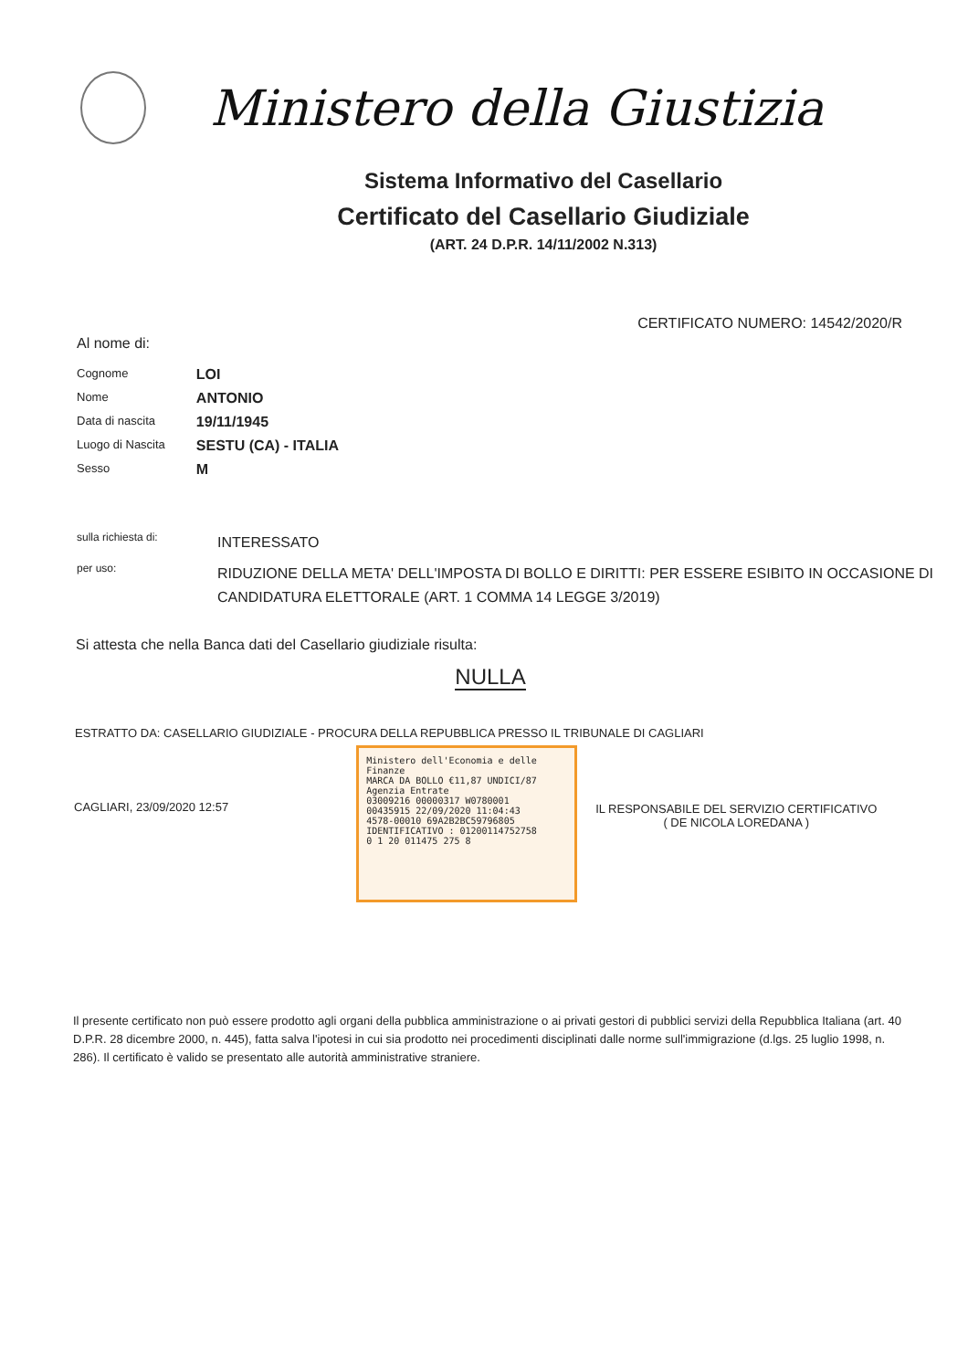Ministero della Giustizia
Sistema Informativo del Casellario
Certificato del Casellario Giudiziale
(ART. 24 D.P.R. 14/11/2002 N.313)
CERTIFICATO NUMERO: 14542/2020/R
Al nome di:
| Cognome | LOI |
| Nome | ANTONIO |
| Data di nascita | 19/11/1945 |
| Luogo di Nascita | SESTU (CA) - ITALIA |
| Sesso | M |
| sulla richiesta di: | INTERESSATO |
| per uso: | RIDUZIONE DELLA META' DELL'IMPOSTA DI BOLLO E DIRITTI: PER ESSERE ESIBITO IN OCCASIONE DI CANDIDATURA ELETTORALE (ART. 1 COMMA 14 LEGGE 3/2019) |
Si attesta che nella Banca dati del Casellario giudiziale risulta:
NULLA
ESTRATTO DA: CASELLARIO GIUDIZIALE - PROCURA DELLA REPUBBLICA PRESSO IL TRIBUNALE DI CAGLIARI
CAGLIARI, 23/09/2020 12:57
Ministero dell'Economia e delle Finanze
MARCA DA BOLLO €11,87 UNDICI/87
Agenzia Entrate
03009216 00000317 W0780001
00435915 22/09/2020 11:04:43
4578-00010 69A2B2BC59796805
IDENTIFICATIVO : 01200114752758
0 1 20 011475 275 8
IL RESPONSABILE DEL SERVIZIO CERTIFICATIVO
( DE NICOLA LOREDANA )
Il presente certificato non può essere prodotto agli organi della pubblica amministrazione o ai privati gestori di pubblici servizi della Repubblica Italiana (art. 40 D.P.R. 28 dicembre 2000, n. 445), fatta salva l'ipotesi in cui sia prodotto nei procedimenti disciplinati dalle norme sull'immigrazione (d.lgs. 25 luglio 1998, n. 286). Il certificato è valido se presentato alle autorità amministrative straniere.